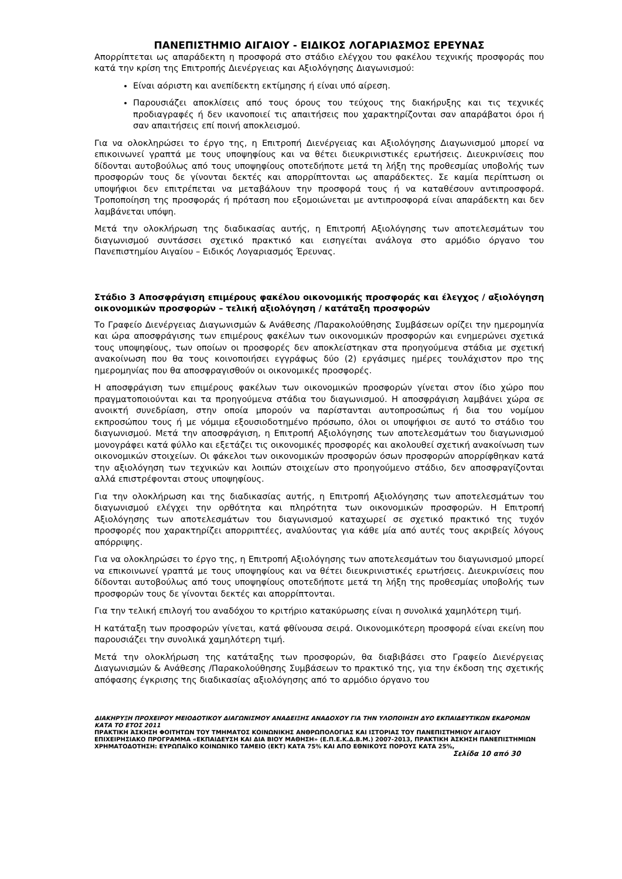ΠΑΝΕΠΙΣΤΗΜΙΟ ΑΙΓΑΙΟΥ - ΕΙΔΙΚΟΣ ΛΟΓΑΡΙΑΣΜΟΣ ΕΡΕΥΝΑΣ
Απορρίπτεται ως απαράδεκτη η προσφορά στο στάδιο ελέγχου του φακέλου τεχνικής προσφοράς που κατά την κρίση της Επιτροπής Διενέργειας και Αξιολόγησης Διαγωνισμού:
Είναι αόριστη και ανεπίδεκτη εκτίμησης ή είναι υπό αίρεση.
Παρουσιάζει αποκλίσεις από τους όρους του τεύχους της διακήρυξης και τις τεχνικές προδιαγραφές ή δεν ικανοποιεί τις απαιτήσεις που χαρακτηρίζονται σαν απαράβατοι όροι ή σαν απαιτήσεις επί ποινή αποκλεισμού.
Για να ολοκληρώσει το έργο της, η Επιτροπή Διενέργειας και Αξιολόγησης Διαγωνισμού μπορεί να επικοινωνεί γραπτά με τους υποψηφίους και να θέτει διευκρινιστικές ερωτήσεις. Διευκρινίσεις που δίδονται αυτοβούλως από τους υποψηφίους οποτεδήποτε μετά τη λήξη της προθεσμίας υποβολής των προσφορών τους δε γίνονται δεκτές και απορρίπτονται ως απαράδεκτες. Σε καμία περίπτωση οι υποψήφιοι δεν επιτρέπεται να μεταβάλουν την προσφορά τους ή να καταθέσουν αντιπροσφορά. Τροποποίηση της προσφοράς ή πρόταση που εξομοιώνεται με αντιπροσφορά είναι απαράδεκτη και δεν λαμβάνεται υπόψη.
Μετά την ολοκλήρωση της διαδικασίας αυτής, η Επιτροπή Αξιολόγησης των αποτελεσμάτων του διαγωνισμού συντάσσει σχετικό πρακτικό και εισηγείται ανάλογα στο αρμόδιο όργανο του Πανεπιστημίου Αιγαίου – Ειδικός Λογαριασμός Έρευνας.
Στάδιο 3 Αποσφράγιση επιμέρους φακέλου οικονομικής προσφοράς και έλεγχος / αξιολόγηση οικονομικών προσφορών – τελική αξιολόγηση / κατάταξη προσφορών
Το Γραφείο Διενέργειας Διαγωνισμών & Ανάθεσης /Παρακολούθησης Συμβάσεων ορίζει την ημερομηνία και ώρα αποσφράγισης των επιμέρους φακέλων των οικονομικών προσφορών και ενημερώνει σχετικά τους υποψηφίους, των οποίων οι προσφορές δεν αποκλείστηκαν στα προηγούμενα στάδια με σχετική ανακοίνωση που θα τους κοινοποιήσει εγγράφως δύο (2) εργάσιμες ημέρες τουλάχιστον προ της ημερομηνίας που θα αποσφραγισθούν οι οικονομικές προσφορές.
Η αποσφράγιση των επιμέρους φακέλων των οικονομικών προσφορών γίνεται στον ίδιο χώρο που πραγματοποιούνται και τα προηγούμενα στάδια του διαγωνισμού. Η αποσφράγιση λαμβάνει χώρα σε ανοικτή συνεδρίαση, στην οποία μπορούν να παρίστανται αυτοπροσώπως ή δια του νομίμου εκπροσώπου τους ή με νόμιμα εξουσιοδοτημένο πρόσωπο, όλοι οι υποψήφιοι σε αυτό το στάδιο του διαγωνισμού. Μετά την αποσφράγιση, η Επιτροπή Αξιολόγησης των αποτελεσμάτων του διαγωνισμού μονογράφει κατά φύλλο και εξετάζει τις οικονομικές προσφορές και ακολουθεί σχετική ανακοίνωση των οικονομικών στοιχείων. Οι φάκελοι των οικονομικών προσφορών όσων προσφορών απορρίφθηκαν κατά την αξιολόγηση των τεχνικών και λοιπών στοιχείων στο προηγούμενο στάδιο, δεν αποσφραγίζονται αλλά επιστρέφονται στους υποψηφίους.
Για την ολοκλήρωση και της διαδικασίας αυτής, η Επιτροπή Αξιολόγησης των αποτελεσμάτων του διαγωνισμού ελέγχει την ορθότητα και πληρότητα των οικονομικών προσφορών. Η Επιτροπή Αξιολόγησης των αποτελεσμάτων του διαγωνισμού καταχωρεί σε σχετικό πρακτικό της τυχόν προσφορές που χαρακτηρίζει απορριπτέες, αναλύοντας για κάθε μία από αυτές τους ακριβείς λόγους απόρριψης.
Για να ολοκληρώσει το έργο της, η Επιτροπή Αξιολόγησης των αποτελεσμάτων του διαγωνισμού μπορεί να επικοινωνεί γραπτά με τους υποψηφίους και να θέτει διευκρινιστικές ερωτήσεις. Διευκρινίσεις που δίδονται αυτοβούλως από τους υποψηφίους οποτεδήποτε μετά τη λήξη της προθεσμίας υποβολής των προσφορών τους δε γίνονται δεκτές και απορρίπτονται.
Για την τελική επιλογή του αναδόχου το κριτήριο κατακύρωσης είναι η συνολικά χαμηλότερη τιμή.
Η κατάταξη των προσφορών γίνεται, κατά φθίνουσα σειρά. Οικονομικότερη προσφορά είναι εκείνη που παρουσιάζει την συνολικά χαμηλότερη τιμή.
Μετά την ολοκλήρωση της κατάταξης των προσφορών, θα διαβιβάσει στο Γραφείο Διενέργειας Διαγωνισμών & Ανάθεσης /Παρακολούθησης Συμβάσεων το πρακτικό της, για την έκδοση της σχετικής απόφασης έγκρισης της διαδικασίας αξιολόγησης από το αρμόδιο όργανο του
ΔΙΑΚΗΡΥΞΗ ΠΡΟΧΕΙΡΟΥ ΜΕΙΟΔΟΤΙΚΟΥ ΔΙΑΓΩΝΙΣΜΟΥ ΑΝΑΔΕΙΞΗΣ ΑΝΑΔΟΧΟΥ ΓΙΑ ΤΗΝ ΥΛΟΠΟΙΗΣΗ ΔΥΟ ΕΚΠΑΙΔΕΥΤΙΚΩΝ ΕΚΔΡΟΜΩΝ ΚΑΤΑ ΤΟ ΕΤΟΣ 2011
ΠΡΑΚΤΙΚΗ ΆΣΚΗΣΗ ΦΟΙΤΗΤΩΝ ΤΟΥ ΤΜΗΜΑΤΟΣ ΚΟΙΝΩΝΙΚΗΣ ΑΝΘΡΩΠΟΛΟΓΙΑΣ ΚΑΙ ΙΣΤΟΡΙΑΣ ΤΟΥ ΠΑΝΕΠΙΣΤΗΜΙΟΥ ΑΙΓΑΙΟΥ ΕΠΙΧΕΙΡΗΣΙΑΚΟ ΠΡΟΓΡΑΜΜΑ «ΕΚΠΑΙΔΕΥΣΗ ΚΑΙ ΔΙΑ ΒΙΟΥ ΜΑΘΗΣΗ» (Ε.Π.Ε.Κ.Δ.Β.Μ.) 2007-2013, ΠΡΑΚΤΙΚΗ ΆΣΚΗΣΗ ΠΑΝΕΠΙΣΤΗΜΙΩΝ
ΧΡΗΜΑΤΟΔΟΤΗΣΗ: ΕΥΡΩΠΑΪΚΟ ΚΟΙΝΩΝΙΚΟ ΤΑΜΕΙΟ (ΕΚΤ) ΚΑΤΑ 75% ΚΑΙ ΑΠΟ ΕΘΝΙΚΟΥΣ ΠΟΡΟΥΣ ΚΑΤΑ 25%,
Σελίδα 10 από 30